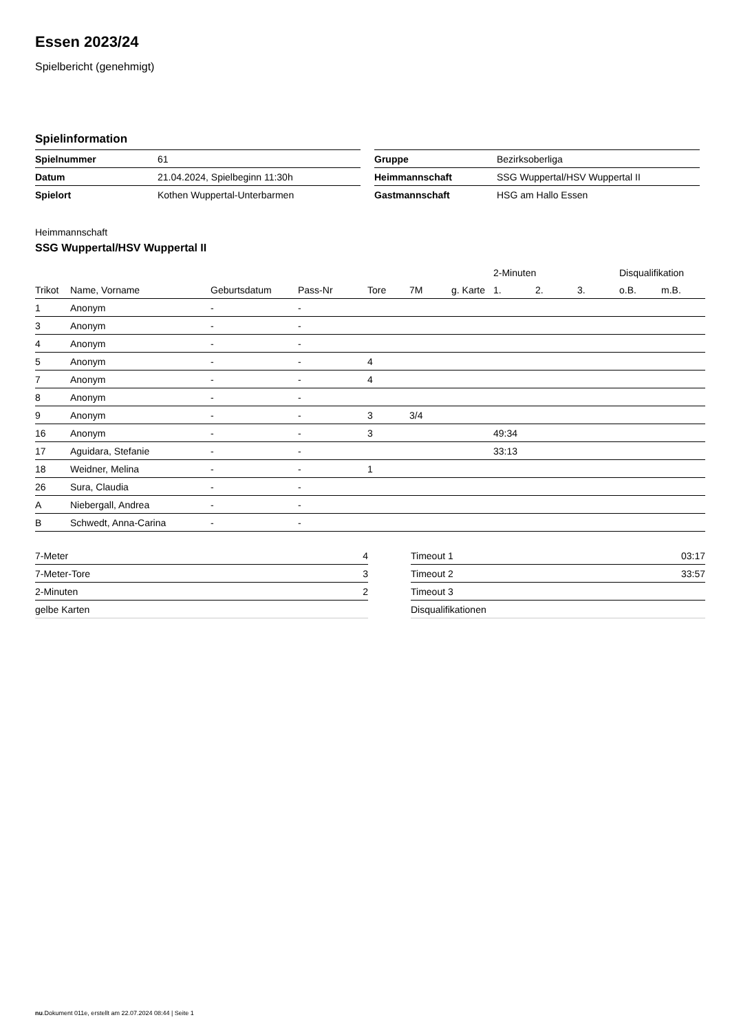Essen 2023/24
Spielbericht (genehmigt)
Spielinformation
| Spielnummer | 61 |
| Datum | 21.04.2024, Spielbeginn 11:30h |
| Spielort | Kothen Wuppertal-Unterbarmen |
| Gruppe | Bezirksoberliga |
| Heimmannschaft | SSG Wuppertal/HSV Wuppertal II |
| Gastmannschaft | HSG am Hallo Essen |
Heimmannschaft
SSG Wuppertal/HSV Wuppertal II
| | | | | | | | 2-Minuten | | | Disqualifikation | |
| --- | --- | --- | --- | --- | --- | --- | --- | --- | --- | --- | --- |
| Trikot | Name, Vorname | Geburtsdatum | Pass-Nr | Tore | 7M | g. Karte | 1. | 2. | 3. | o.B. | m.B. |
| 1 | Anonym | - | - | | | | | | | | |
| 3 | Anonym | - | - | | | | | | | | |
| 4 | Anonym | - | - | | | | | | | | |
| 5 | Anonym | - | - | 4 | | | | | | | |
| 7 | Anonym | - | - | 4 | | | | | | | |
| 8 | Anonym | - | - | | | | | | | | |
| 9 | Anonym | - | - | 3 | 3/4 | | | | | | |
| 16 | Anonym | - | - | 3 | | | 49:34 | | | | |
| 17 | Aguidara, Stefanie | - | - | | | | 33:13 | | | | |
| 18 | Weidner, Melina | - | - | 1 | | | | | | | |
| 26 | Sura, Claudia | - | - | | | | | | | | |
| A | Niebergall, Andrea | - | - | | | | | | | | |
| B | Schwedt, Anna-Carina | - | - | | | | | | | | |
| 7-Meter | 4 |
| 7-Meter-Tore | 3 |
| 2-Minuten | 2 |
| gelbe Karten | |
| Timeout 1 | 03:17 |
| Timeout 2 | 33:57 |
| Timeout 3 | |
| Disqualifikationen | |
nu.Dokument 011e, erstellt am 22.07.2024 08:44 | Seite 1